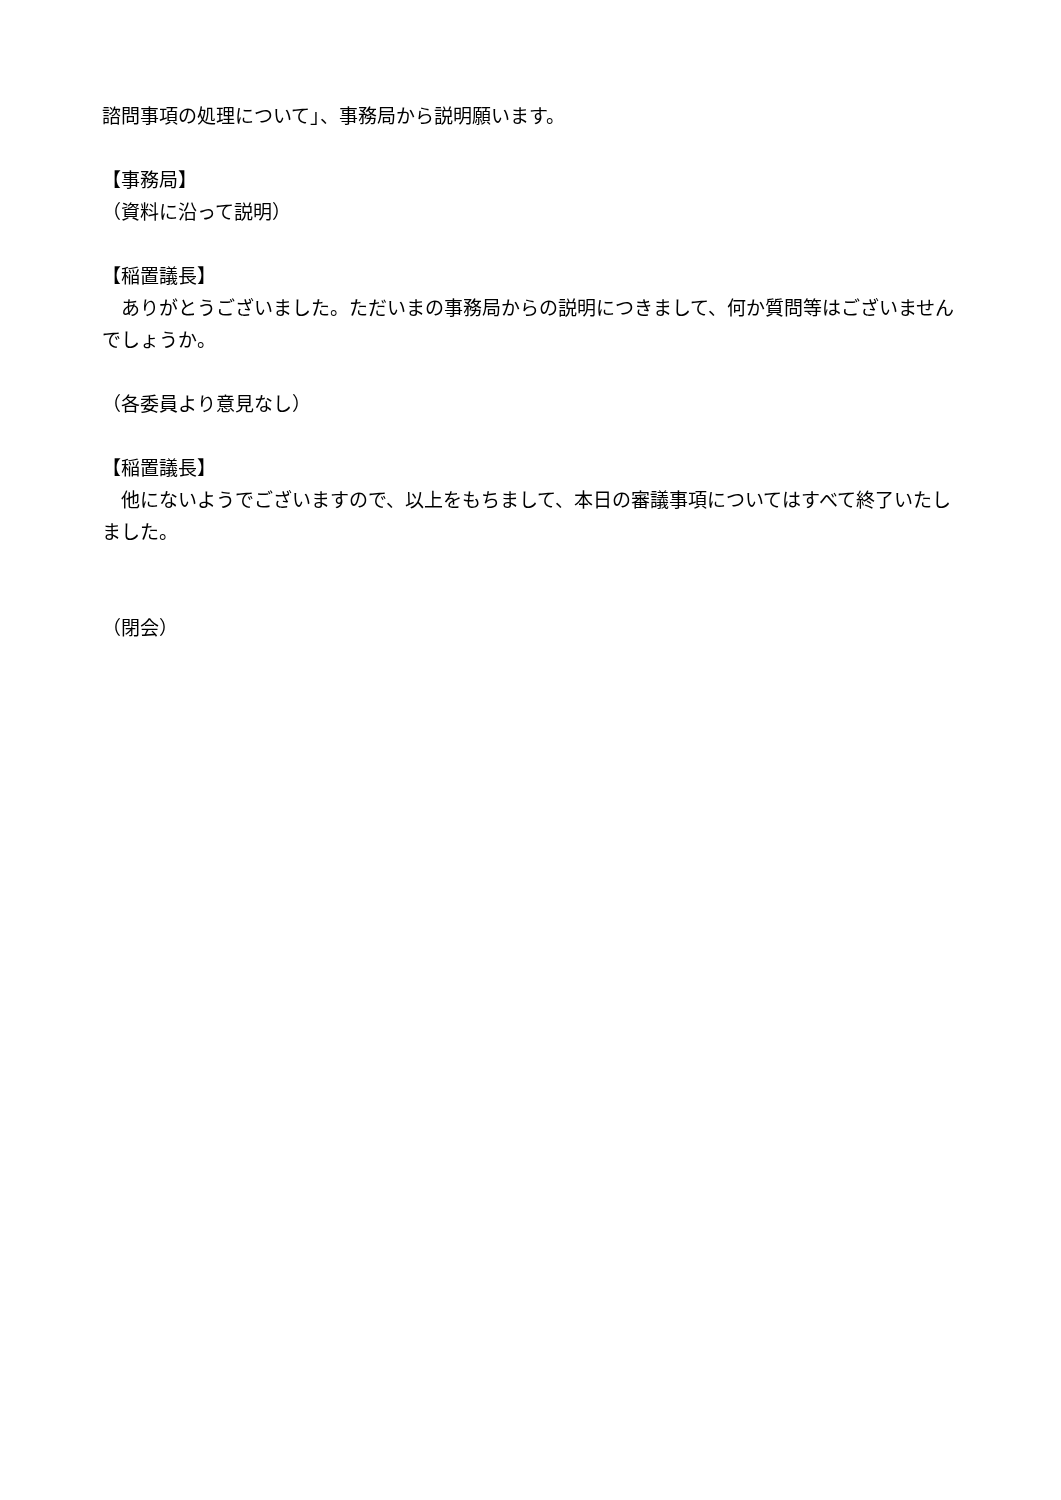諮問事項の処理について」、事務局から説明願います。
【事務局】
（資料に沿って説明）
【稲置議長】
　ありがとうございました。ただいまの事務局からの説明につきまして、何か質問等はございませんでしょうか。
（各委員より意見なし）
【稲置議長】
　他にないようでございますので、以上をもちまして、本日の審議事項についてはすべて終了いたしました。
（閉会）